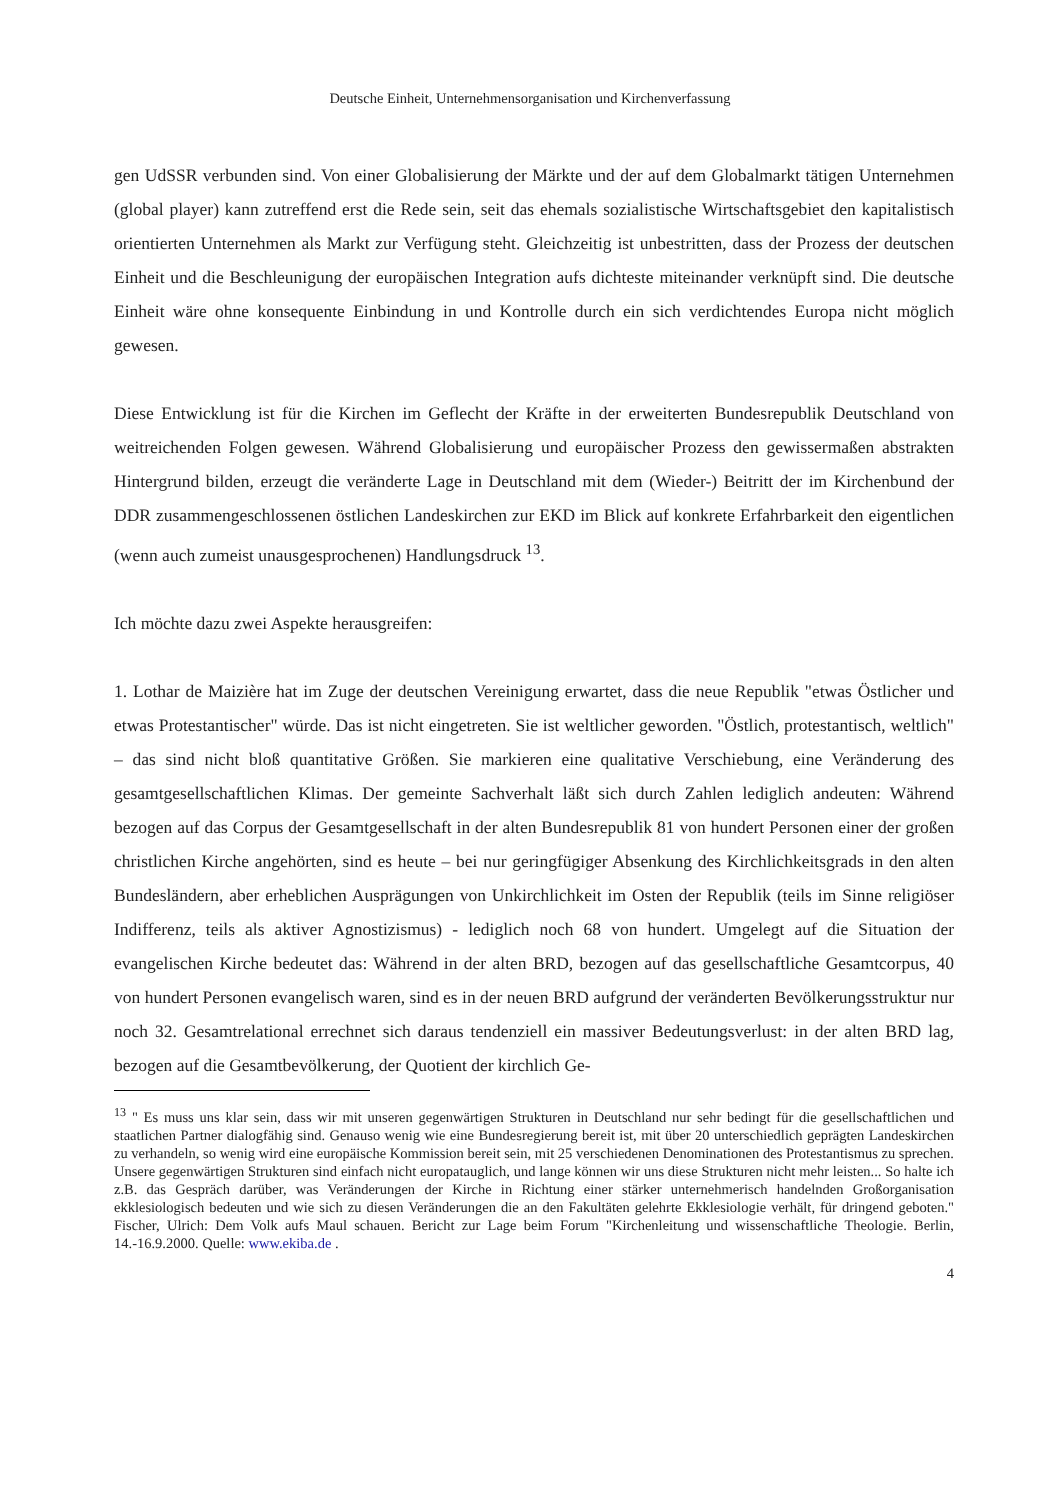Deutsche Einheit, Unternehmensorganisation und Kirchenverfassung
gen UdSSR verbunden sind. Von einer Globalisierung der Märkte und der auf dem Globalmarkt tätigen Unternehmen (global player) kann zutreffend erst die Rede sein, seit das ehemals sozialistische Wirtschaftsgebiet den kapitalistisch orientierten Unternehmen als Markt zur Verfügung steht. Gleichzeitig ist unbestritten, dass der Prozess der deutschen Einheit und die Beschleunigung der europäischen Integration aufs dichteste miteinander verknüpft sind. Die deutsche Einheit wäre ohne konsequente Einbindung in und Kontrolle durch ein sich verdichtendes Europa nicht möglich gewesen.
Diese Entwicklung ist für die Kirchen im Geflecht der Kräfte in der erweiterten Bundesrepublik Deutschland von weitreichenden Folgen gewesen. Während Globalisierung und europäischer Prozess den gewissermaßen abstrakten Hintergrund bilden, erzeugt die veränderte Lage in Deutschland mit dem (Wieder-) Beitritt der im Kirchenbund der DDR zusammengeschlossenen östlichen Landeskirchen zur EKD im Blick auf konkrete Erfahrbarkeit den eigentlichen (wenn auch zumeist unausgesprochenen) Handlungsdruck <sup>13</sup>.
Ich möchte dazu zwei Aspekte herausgreifen:
1. Lothar de Maizière hat im Zuge der deutschen Vereinigung erwartet, dass die neue Republik "etwas Östlicher und etwas Protestantischer" würde. Das ist nicht eingetreten. Sie ist weltlicher geworden. "Östlich, protestantisch, weltlich" – das sind nicht bloß quantitative Größen. Sie markieren eine qualitative Verschiebung, eine Veränderung des gesamtgesellschaftlichen Klimas. Der gemeinte Sachverhalt läßt sich durch Zahlen lediglich andeuten: Während bezogen auf das Corpus der Gesamtgesellschaft in der alten Bundesrepublik 81 von hundert Personen einer der großen christlichen Kirche angehörten, sind es heute – bei nur geringfügiger Absenkung des Kirchlichkeitsgrads in den alten Bundesländern, aber erheblichen Ausprägungen von Unkirchlichkeit im Osten der Republik (teils im Sinne religiöser Indifferenz, teils als aktiver Agnostizismus) - lediglich noch 68 von hundert. Umgelegt auf die Situation der evangelischen Kirche bedeutet das: Während in der alten BRD, bezogen auf das gesellschaftliche Gesamtcorpus, 40 von hundert Personen evangelisch waren, sind es in der neuen BRD aufgrund der veränderten Bevölkerungsstruktur nur noch 32. Gesamtrelational errechnet sich daraus tendenziell ein massiver Bedeutungsverlust: in der alten BRD lag, bezogen auf die Gesamtbevölkerung, der Quotient der kirchlich Ge-
<sup>13</sup> " Es muss uns klar sein, dass wir mit unseren gegenwärtigen Strukturen in Deutschland nur sehr bedingt für die gesellschaftlichen und staatlichen Partner dialogfähig sind. Genauso wenig wie eine Bundesregierung bereit ist, mit über 20 unterschiedlich geprägten Landeskirchen zu verhandeln, so wenig wird eine europäische Kommission bereit sein, mit 25 verschiedenen Denominationen des Protestantismus zu sprechen. Unsere gegenwärtigen Strukturen sind einfach nicht europatauglich, und lange können wir uns diese Strukturen nicht mehr leisten... So halte ich z.B. das Gespräch darüber, was Veränderungen der Kirche in Richtung einer stärker unternehmerisch handelnden Großorganisation ekklesiologisch bedeuten und wie sich zu diesen Veränderungen die an den Fakultäten gelehrte Ekklesiologie verhält, für dringend geboten." Fischer, Ulrich: Dem Volk aufs Maul schauen. Bericht zur Lage beim Forum "Kirchenleitung und wissenschaftliche Theologie. Berlin, 14.-16.9.2000. Quelle: www.ekiba.de .
4